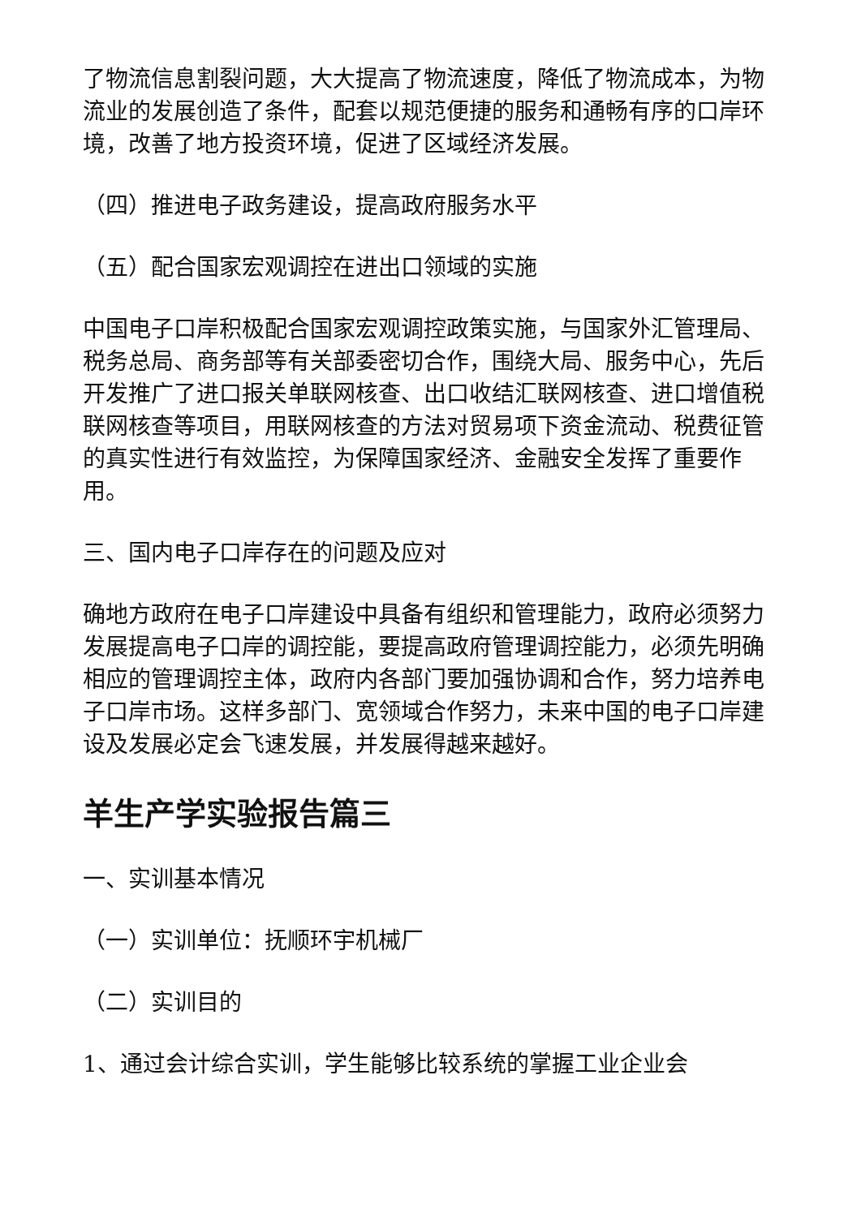了物流信息割裂问题，大大提高了物流速度，降低了物流成本，为物流业的发展创造了条件，配套以规范便捷的服务和通畅有序的口岸环境，改善了地方投资环境，促进了区域经济发展。
（四）推进电子政务建设，提高政府服务水平
（五）配合国家宏观调控在进出口领域的实施
中国电子口岸积极配合国家宏观调控政策实施，与国家外汇管理局、税务总局、商务部等有关部委密切合作，围绕大局、服务中心，先后开发推广了进口报关单联网核查、出口收结汇联网核查、进口增值税联网核查等项目，用联网核查的方法对贸易项下资金流动、税费征管的真实性进行有效监控，为保障国家经济、金融安全发挥了重要作用。
三、国内电子口岸存在的问题及应对
确地方政府在电子口岸建设中具备有组织和管理能力，政府必须努力发展提高电子口岸的调控能，要提高政府管理调控能力，必须先明确相应的管理调控主体，政府内各部门要加强协调和合作，努力培养电子口岸市场。这样多部门、宽领域合作努力，未来中国的电子口岸建设及发展必定会飞速发展，并发展得越来越好。
羊生产学实验报告篇三
一、实训基本情况
（一）实训单位：抚顺环宇机械厂
（二）实训目的
1、通过会计综合实训，学生能够比较系统的掌握工业企业会